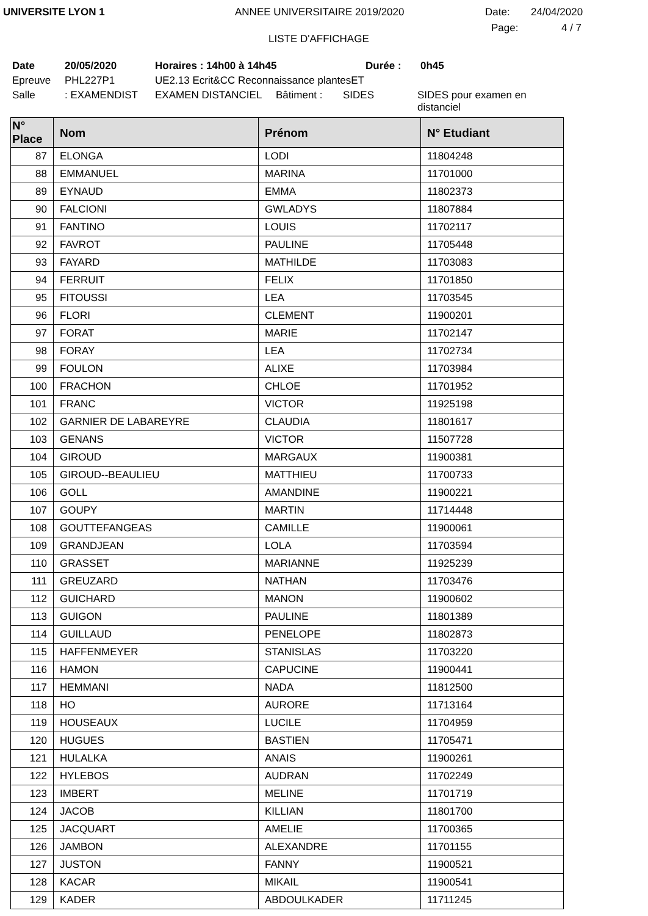UNIVERSITE LYON 1 ANNEE UNIVERSITAIRE 2019/2020 Date: 24/04/2020
LISTE D'AFFICHAGE Page: 4 / 7
Date 20/05/2020 Horaires : 14h00 à 14h45 Durée : 0h45
Epreuve PHL227P1 UE2.13 Ecrit&CC Reconnaissance plantesET
Salle: EXAMENDIST EXAMEN DISTANCIEL Bâtiment : SIDES SIDES pour examen en distanciel
| N° Place | Nom | Prénom | N° Etudiant |
| --- | --- | --- | --- |
| 87 | ELONGA | LODI | 11804248 |
| 88 | EMMANUEL | MARINA | 11701000 |
| 89 | EYNAUD | EMMA | 11802373 |
| 90 | FALCIONI | GWLADYS | 11807884 |
| 91 | FANTINO | LOUIS | 11702117 |
| 92 | FAVROT | PAULINE | 11705448 |
| 93 | FAYARD | MATHILDE | 11703083 |
| 94 | FERRUIT | FELIX | 11701850 |
| 95 | FITOUSSI | LEA | 11703545 |
| 96 | FLORI | CLEMENT | 11900201 |
| 97 | FORAT | MARIE | 11702147 |
| 98 | FORAY | LEA | 11702734 |
| 99 | FOULON | ALIXE | 11703984 |
| 100 | FRACHON | CHLOE | 11701952 |
| 101 | FRANC | VICTOR | 11925198 |
| 102 | GARNIER DE LABAREYRE | CLAUDIA | 11801617 |
| 103 | GENANS | VICTOR | 11507728 |
| 104 | GIROUD | MARGAUX | 11900381 |
| 105 | GIROUD--BEAULIEU | MATTHIEU | 11700733 |
| 106 | GOLL | AMANDINE | 11900221 |
| 107 | GOUPY | MARTIN | 11714448 |
| 108 | GOUTTEFANGEAS | CAMILLE | 11900061 |
| 109 | GRANDJEAN | LOLA | 11703594 |
| 110 | GRASSET | MARIANNE | 11925239 |
| 111 | GREUZARD | NATHAN | 11703476 |
| 112 | GUICHARD | MANON | 11900602 |
| 113 | GUIGON | PAULINE | 11801389 |
| 114 | GUILLAUD | PENELOPE | 11802873 |
| 115 | HAFFENMEYER | STANISLAS | 11703220 |
| 116 | HAMON | CAPUCINE | 11900441 |
| 117 | HEMMANI | NADA | 11812500 |
| 118 | HO | AURORE | 11713164 |
| 119 | HOUSEAUX | LUCILE | 11704959 |
| 120 | HUGUES | BASTIEN | 11705471 |
| 121 | HULALKA | ANAIS | 11900261 |
| 122 | HYLEBOS | AUDRAN | 11702249 |
| 123 | IMBERT | MELINE | 11701719 |
| 124 | JACOB | KILLIAN | 11801700 |
| 125 | JACQUART | AMELIE | 11700365 |
| 126 | JAMBON | ALEXANDRE | 11701155 |
| 127 | JUSTON | FANNY | 11900521 |
| 128 | KACAR | MIKAIL | 11900541 |
| 129 | KADER | ABDOULKADER | 11711245 |